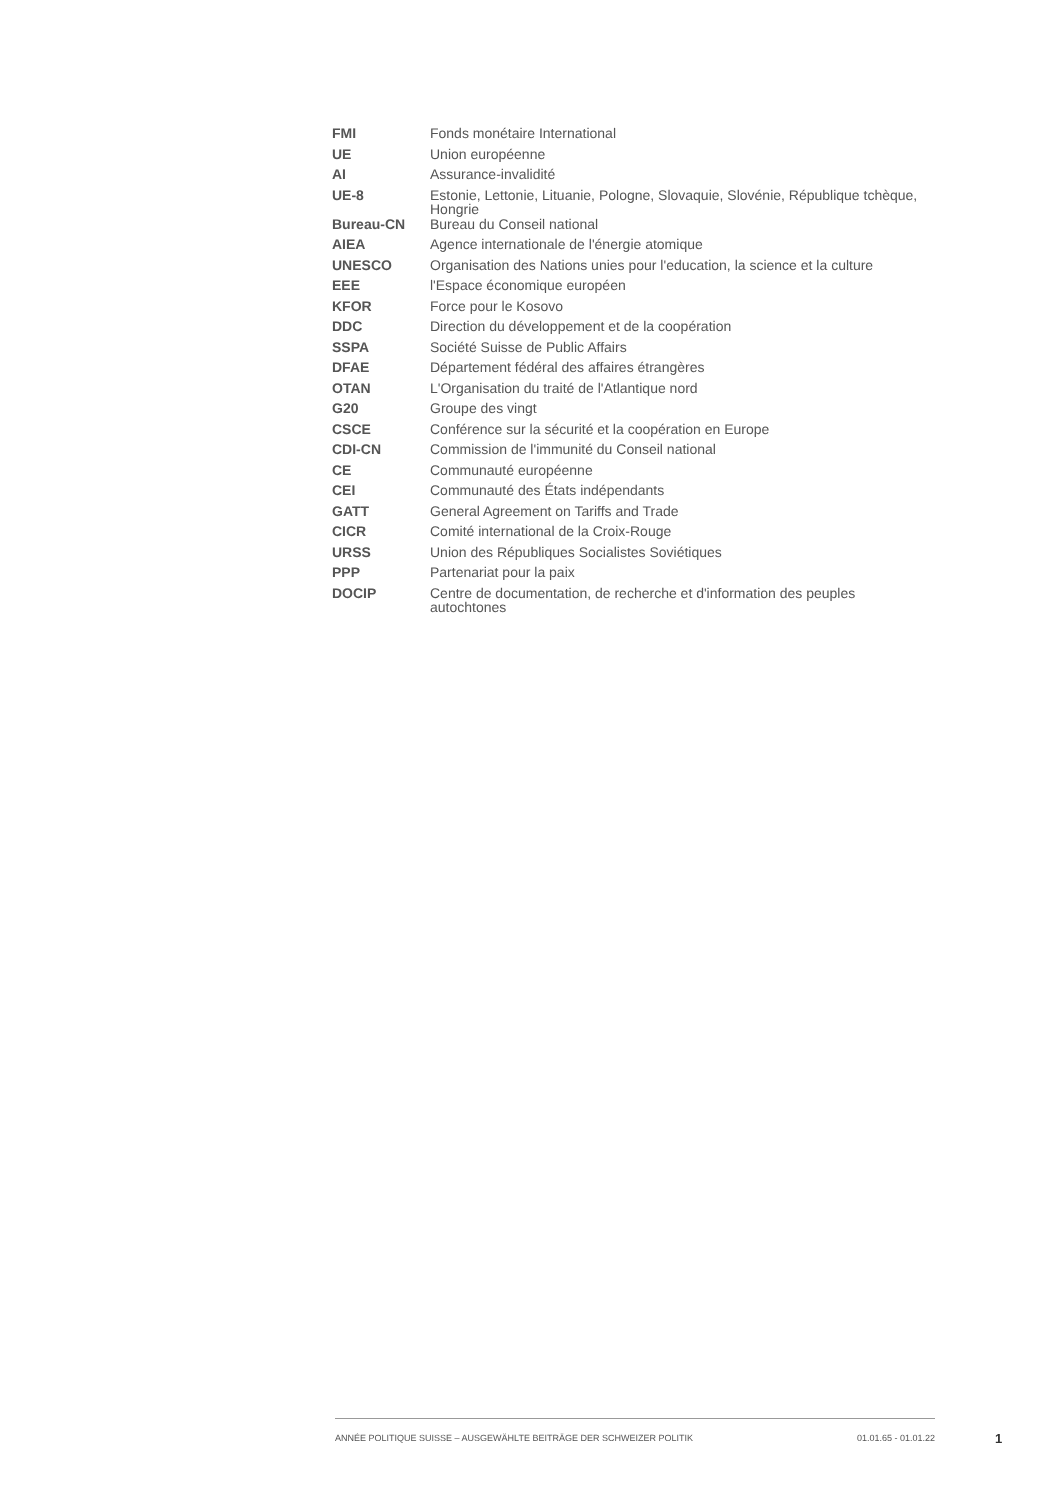| FMI | Fonds monétaire International |
| UE | Union européenne |
| AI | Assurance-invalidité |
| UE-8 | Estonie, Lettonie, Lituanie, Pologne, Slovaquie, Slovénie, République tchèque, Hongrie |
| Bureau-CN | Bureau du Conseil national |
| AIEA | Agence internationale de l'énergie atomique |
| UNESCO | Organisation des Nations unies pour l'education, la science et la culture |
| EEE | l'Espace économique européen |
| KFOR | Force pour le Kosovo |
| DDC | Direction du développement et de la coopération |
| SSPA | Société Suisse de Public Affairs |
| DFAE | Département fédéral des affaires étrangères |
| OTAN | L'Organisation du traité de l'Atlantique nord |
| G20 | Groupe des vingt |
| CSCE | Conférence sur la sécurité et la coopération en Europe |
| CDI-CN | Commission de l'immunité du Conseil national |
| CE | Communauté européenne |
| CEI | Communauté des États indépendants |
| GATT | General Agreement on Tariffs and Trade |
| CICR | Comité international de la Croix-Rouge |
| URSS | Union des Républiques Socialistes Soviétiques |
| PPP | Partenariat pour la paix |
| DOCIP | Centre de documentation, de recherche et d'information des peuples autochtones |
ANNÉE POLITIQUE SUISSE – AUSGEWÄHLTE BEITRÄGE DER SCHWEIZER POLITIK 01.01.65 - 01.01.22
1